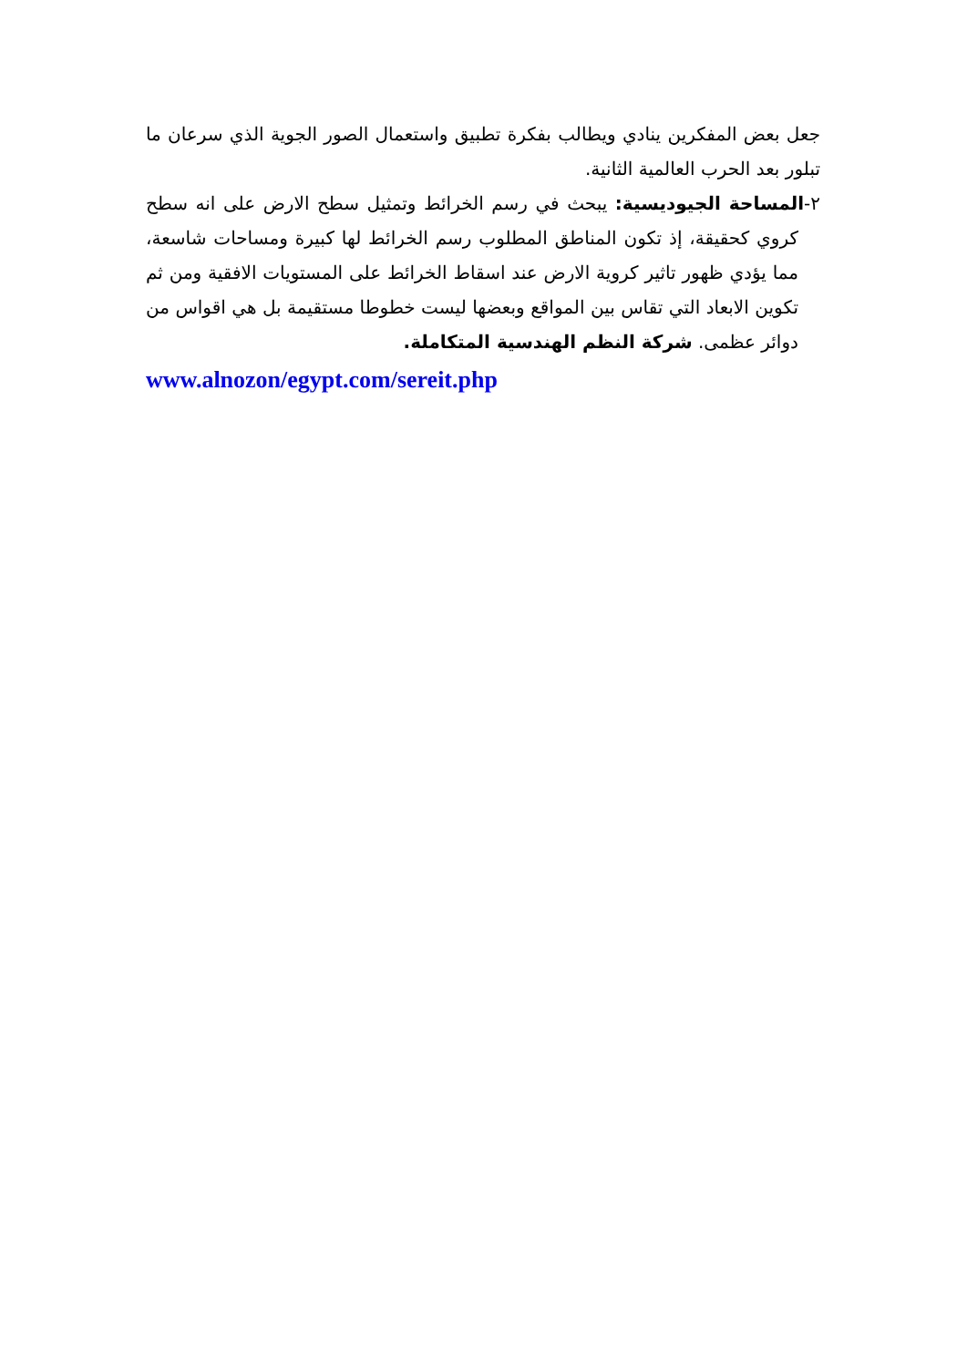جعل بعض المفكرين ينادي ويطالب بفكرة تطبيق واستعمال الصور الجوية الذي سرعان ما تبلور بعد الحرب العالمية الثانية.
٢-المساحة الجيوديسية: يبحث في رسم الخرائط وتمثيل سطح الارض على انه سطح كروي كحقيقة، إذ تكون المناطق المطلوب رسم الخرائط لها كبيرة ومساحات شاسعة، مما يؤدي ظهور تاثير كروية الارض عند اسقاط الخرائط على المستويات الافقية ومن ثم تكوين الابعاد التي تقاس بين المواقع وبعضها ليست خطوطا مستقيمة بل هي اقواس من دوائر عظمى. شركة النظم الهندسية المتكاملة.
www.alnozon/egypt.com/sereit.php